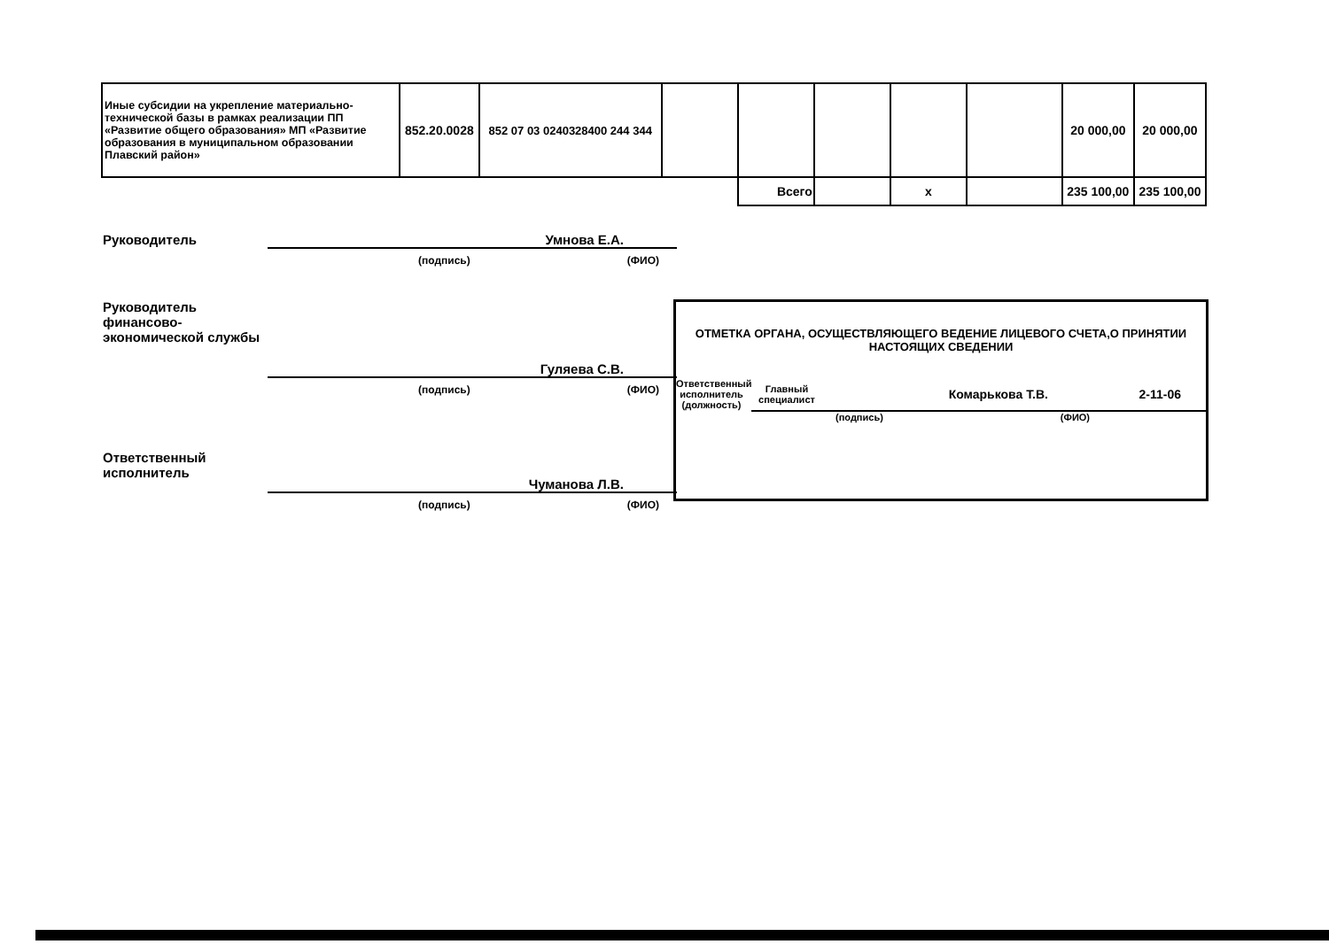| Иные субсидии на укрепление материально-технической базы в рамках реализации ПП «Развитие общего образования» МП «Развитие образования в муниципальном образовании Плавский район» | 852.20.0028 | 852 07 03 0240328400 244 344 | | | | | | 20 000,00 | 20 000,00 |
| | | | | Всего | | х | | 235 100,00 | 235 100,00 |
Руководитель Умнова Е.А.
(подпись) (ФИО)
Руководитель финансово-экономической службы
Гуляева С.В.
(подпись) (ФИО)
Ответственный исполнитель
Чуманова Л.В.
(подпись) (ФИО)
ОТМЕТКА ОРГАНА, ОСУЩЕСТВЛЯЮЩЕГО ВЕДЕНИЕ ЛИЦЕВОГО СЧЕТА,О ПРИНЯТИИ НАСТОЯЩИХ СВЕДЕНИИ
Ответственный исполнитель (должность)
Главный специалист
Комарькова Т.В. 2-11-06
(подпись) (ФИО)